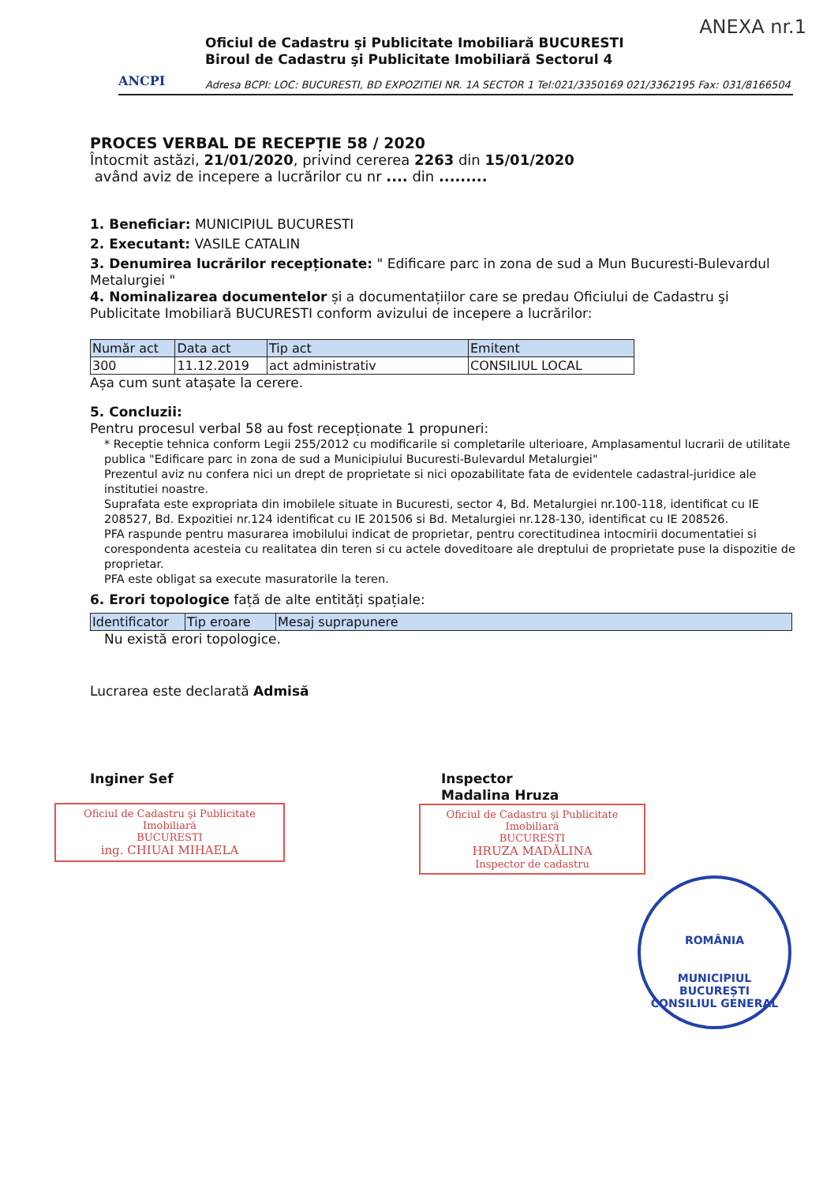ANEXA nr.1
ANCPI
Oficiul de Cadastru şi Publicitate Imobiliară BUCURESTI
Biroul de Cadastru şi Publicitate Imobiliară Sectorul 4
Adresa BCPI: LOC: BUCURESTI, BD EXPOZITIEI NR. 1A SECTOR 1 Tel:021/3350169 021/3362195 Fax: 031/8166504
PROCES VERBAL DE RECEPȚIE 58 / 2020
Întocmit astăzi, 21/01/2020, privind cererea 2263 din 15/01/2020
având aviz de incepere a lucrărilor cu nr .... din .........
1. Beneficiar: MUNICIPIUL BUCURESTI
2. Executant: VASILE CATALIN
3. Denumirea lucrărilor recepționate: " Edificare parc in zona de sud a Mun Bucuresti-Bulevardul Metalurgiei "
4. Nominalizarea documentelor și a documentațiilor care se predau Oficiului de Cadastru şi Publicitate Imobiliară BUCURESTI conform avizului de incepere a lucrărilor:
| Număr act | Data act | Tip act | Emitent |
| --- | --- | --- | --- |
| 300 | 11.12.2019 | act administrativ | CONSILIUL LOCAL |
Așa cum sunt atașate la cerere.
5. Concluzii:
Pentru procesul verbal 58 au fost recepționate 1 propuneri:
* Receptie tehnica conform Legii 255/2012 cu modificarile si completarile ulterioare, Amplasamentul lucrarii de utilitate publica "Edificare parc in zona de sud a Municipiului Bucuresti-Bulevardul Metalurgiei"
Prezentul aviz nu confera nici un drept de proprietate si nici opozabilitate fata de evidentele cadastral-juridice ale institutiei noastre.
Suprafata este expropriata din imobilele situate in Bucuresti, sector 4, Bd. Metalurgiei nr.100-118, identificat cu IE 208527, Bd. Expozitiei nr.124 identificat cu IE 201506 si Bd. Metalurgiei nr.128-130, identificat cu IE 208526.
PFA raspunde pentru masurarea imobilului indicat de proprietar, pentru corectitudinea intocmirii documentatiei si corespondenta acesteia cu realitatea din teren si cu actele doveditoare ale dreptului de proprietate puse la dispozitie de proprietar.
PFA este obligat sa execute masuratorile la teren.
6. Erori topologice față de alte entități spațiale:
| Identificator | Tip eroare | Mesaj suprapunere |
| --- | --- | --- |
Nu există erori topologice.
Lucrarea este declarată Admisă
Inginer Sef
Oficiul de Cadastru şi Publicitate Imobiliară
BUCURESTI
ing. CHIUAI MIHAELA
Inspector
Madalina Hruza
Oficiul de Cadastru şi Publicitate Imobiliară
BUCURESTI
HRUZA MADĂLINA
Inspector de cadastru
ROMÂNIA
MUNICIPIUL BUCUREȘTI
CONSILIUL GENERAL